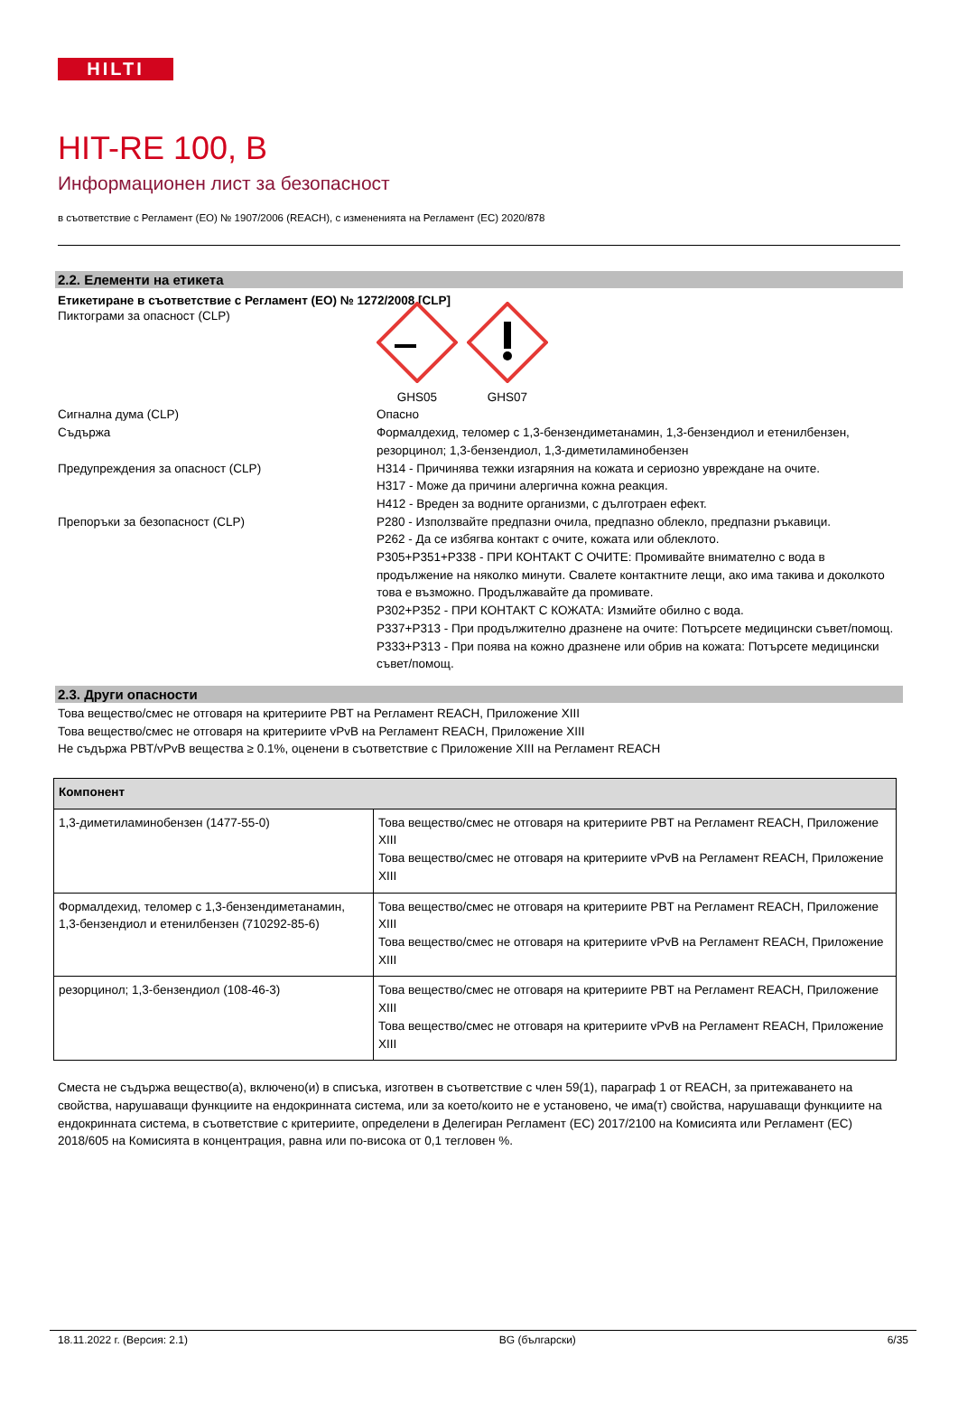HILTI
HIT-RE 100, B
Информационен лист за безопасност
в съответствие с Регламент (ЕО) № 1907/2006 (REACH), с измененията на Регламент (ЕС) 2020/878
2.2. Елементи на етикета
Етикетиране в съответствие с Регламент (ЕО) № 1272/2008 [CLP]
Пиктограми за опасност (CLP)
GHS05 GHS07
Сигнална дума (CLP) Опасно
Съдържа Формалдехид, теломер с 1,3-бензендиметанамин, 1,3-бензендиол и етенилбензен, резорцинол; 1,3-бензендиол, 1,3-диметиламинобензен
Предупреждения за опасност (CLP) H314 - Причинява тежки изгаряния на кожата и сериозно увреждане на очите.
H317 - Може да причини алергична кожна реакция.
H412 - Вреден за водните организми, с дълготраен ефект.
Препоръки за безопасност (CLP) P280 - Използвайте предпазни очила, предпазно облекло, предпазни ръкавици.
P262 - Да се избягва контакт с очите, кожата или облеклото.
P305+P351+P338 - ПРИ КОНТАКТ С ОЧИТЕ: Промивайте внимателно с вода в продължение на няколко минути. Свалете контактните лещи, ако има такива и доколкото това е възможно. Продължавайте да промивате.
P302+P352 - ПРИ КОНТАКТ С КОЖАТА: Измийте обилно с вода.
P337+P313 - При продължително дразнене на очите: Потърсете медицински съвет/помощ.
P333+P313 - При поява на кожно дразнене или обрив на кожата: Потърсете медицински съвет/помощ.
2.3. Други опасности
Това вещество/смес не отговаря на критериите PBT на Регламент REACH, Приложение XIII
Това вещество/смес не отговаря на критериите vPvB на Регламент REACH, Приложение XIII
Не съдържа PBT/vPvB вещества ≥ 0.1%, оценени в съответствие с Приложение XIII на Регламент REACH
| Компонент | |
| --- | --- |
| 1,3-диметиламинобензен (1477-55-0) | Това вещество/смес не отговаря на критериите PBT на Регламент REACH, Приложение XIII Това вещество/смес не отговаря на критериите vPvB на Регламент REACH, Приложение XIII |
| Формалдехид, теломер с 1,3-бензендиметанамин, 1,3-бензендиол и етенилбензен (710292-85-6) | Това вещество/смес не отговаря на критериите PBT на Регламент REACH, Приложение XIII Това вещество/смес не отговаря на критериите vPvB на Регламент REACH, Приложение XIII |
| резорцинол; 1,3-бензендиол (108-46-3) | Това вещество/смес не отговаря на критериите PBT на Регламент REACH, Приложение XIII Това вещество/смес не отговаря на критериите vPvB на Регламент REACH, Приложение XIII |
Сместа не съдържа вещество(а), включено(и) в списъка, изготвен в съответствие с член 59(1), параграф 1 от REACH, за притежаването на свойства, нарушаващи функциите на ендокринната система, или за което/които не е установено, че има(т) свойства, нарушаващи функциите на ендокринната система, в съответствие с критериите, определени в Делегиран Регламент (ЕС) 2017/2100 на Комисията или Регламент (ЕС) 2018/605 на Комисията в концентрация, равна или по-висока от 0,1 тегловен %.
18.11.2022 г. (Версия: 2.1) BG (български) 6/35